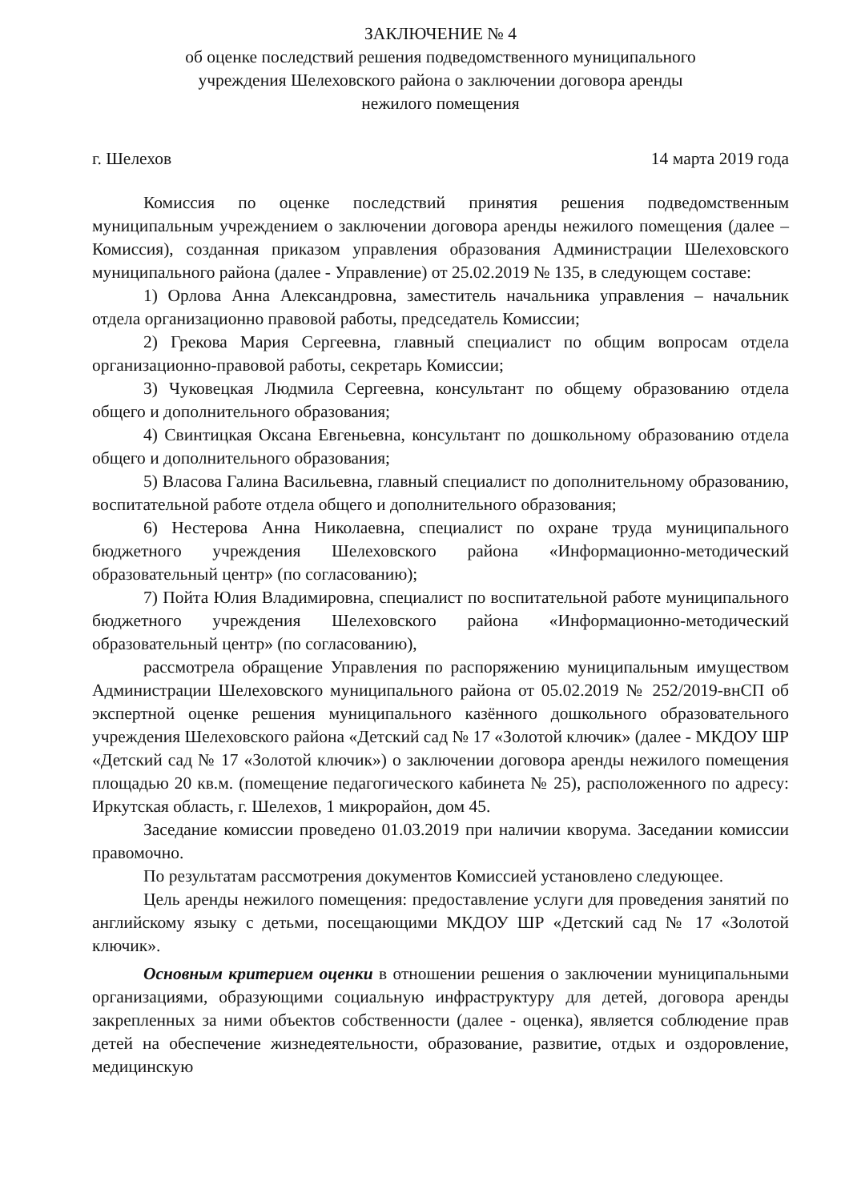ЗАКЛЮЧЕНИЕ № 4
об оценке последствий решения подведомственного муниципального
учреждения Шелеховского района о заключении договора аренды
нежилого помещения
г. Шелехов 14 марта 2019 года
Комиссия по оценке последствий принятия решения подведомственным муниципальным учреждением о заключении договора аренды нежилого помещения (далее – Комиссия), созданная приказом управления образования Администрации Шелеховского муниципального района (далее - Управление) от 25.02.2019 № 135, в следующем составе:
1) Орлова Анна Александровна, заместитель начальника управления – начальник отдела организационно правовой работы, председатель Комиссии;
2) Грекова Мария Сергеевна, главный специалист по общим вопросам отдела организационно-правовой работы, секретарь Комиссии;
3) Чуковецкая Людмила Сергеевна, консультант по общему образованию отдела общего и дополнительного образования;
4) Свинтицкая Оксана Евгеньевна, консультант по дошкольному образованию отдела общего и дополнительного образования;
5) Власова Галина Васильевна, главный специалист по дополнительному образованию, воспитательной работе отдела общего и дополнительного образования;
6) Нестерова Анна Николаевна, специалист по охране труда муниципального бюджетного учреждения Шелеховского района «Информационно-методический образовательный центр» (по согласованию);
7) Пойта Юлия Владимировна, специалист по воспитательной работе муниципального бюджетного учреждения Шелеховского района «Информационно-методический образовательный центр» (по согласованию),
рассмотрела обращение Управления по распоряжению муниципальным имуществом Администрации Шелеховского муниципального района от 05.02.2019 № 252/2019-внСП об экспертной оценке решения муниципального казённого дошкольного образовательного учреждения Шелеховского района «Детский сад № 17 «Золотой ключик» (далее - МКДОУ ШР «Детский сад № 17 «Золотой ключик») о заключении договора аренды нежилого помещения площадью 20 кв.м. (помещение педагогического кабинета № 25), расположенного по адресу: Иркутская область, г. Шелехов, 1 микрорайон, дом 45.
Заседание комиссии проведено 01.03.2019 при наличии кворума. Заседании комиссии правомочно.
По результатам рассмотрения документов Комиссией установлено следующее.
Цель аренды нежилого помещения: предоставление услуги для проведения занятий по английскому языку с детьми, посещающими МКДОУ ШР «Детский сад № 17 «Золотой ключик».
Основным критерием оценки в отношении решения о заключении муниципальными организациями, образующими социальную инфраструктуру для детей, договора аренды закрепленных за ними объектов собственности (далее - оценка), является соблюдение прав детей на обеспечение жизнедеятельности, образование, развитие, отдых и оздоровление, медицинскую